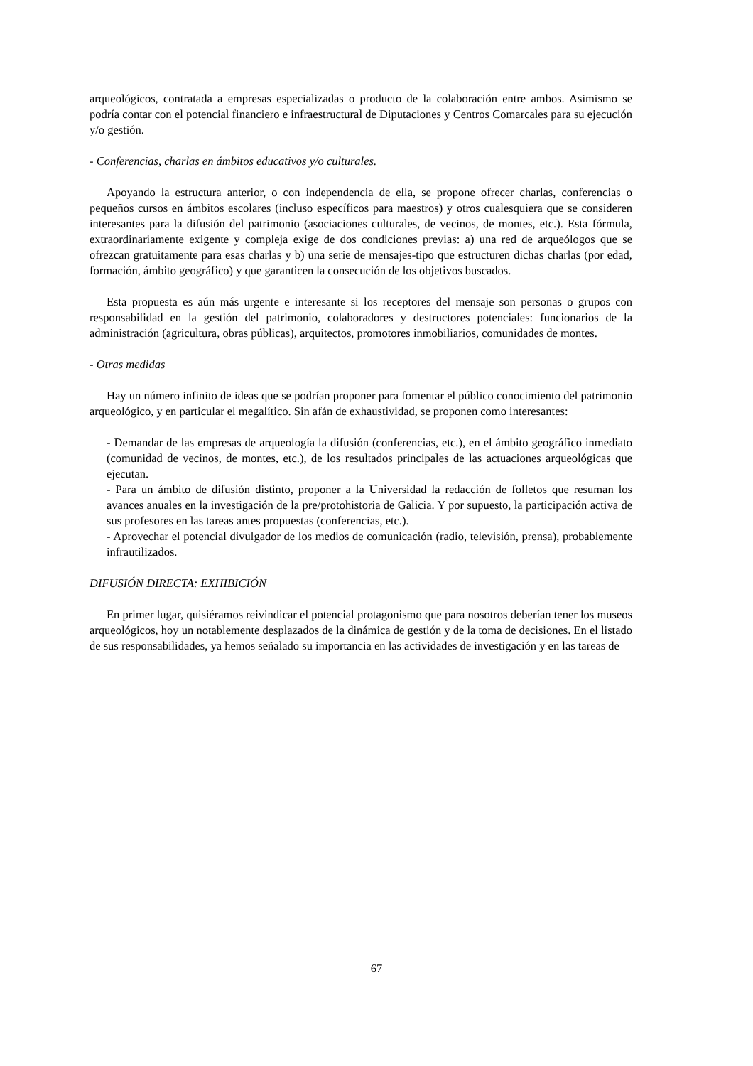arqueológicos, contratada a empresas especializadas o producto de la colaboración entre ambos. Asimismo se podría contar con el potencial financiero e infraestructural de Diputaciones y Centros Comarcales para su ejecución y/o gestión.
- Conferencias, charlas en ámbitos educativos y/o culturales.
Apoyando la estructura anterior, o con independencia de ella, se propone ofrecer charlas, conferencias o pequeños cursos en ámbitos escolares (incluso específicos para maestros) y otros cualesquiera que se consideren interesantes para la difusión del patrimonio (asociaciones culturales, de vecinos, de montes, etc.). Esta fórmula, extraordinariamente exigente y compleja exige de dos condiciones previas: a) una red de arqueólogos que se ofrezcan gratuitamente para esas charlas y b) una serie de mensajes-tipo que estructuren dichas charlas (por edad, formación, ámbito geográfico) y que garanticen la consecución de los objetivos buscados.
Esta propuesta es aún más urgente e interesante si los receptores del mensaje son personas o grupos con responsabilidad en la gestión del patrimonio, colaboradores y destructores potenciales: funcionarios de la administración (agricultura, obras públicas), arquitectos, promotores inmobiliarios, comunidades de montes.
- Otras medidas
Hay un número infinito de ideas que se podrían proponer para fomentar el público conocimiento del patrimonio arqueológico, y en particular el megalítico. Sin afán de exhaustividad, se proponen como interesantes:
- Demandar de las empresas de arqueología la difusión (conferencias, etc.), en el ámbito geográfico inmediato (comunidad de vecinos, de montes, etc.), de los resultados principales de las actuaciones arqueológicas que ejecutan.
- Para un ámbito de difusión distinto, proponer a la Universidad la redacción de folletos que resuman los avances anuales en la investigación de la pre/protohistoria de Galicia. Y por supuesto, la participación activa de sus profesores en las tareas antes propuestas (conferencias, etc.).
- Aprovechar el potencial divulgador de los medios de comunicación (radio, televisión, prensa), probablemente infrautilizados.
DIFUSIÓN DIRECTA: EXHIBICIÓN
En primer lugar, quisiéramos reivindicar el potencial protagonismo que para nosotros deberían tener los museos arqueológicos, hoy un notablemente desplazados de la dinámica de gestión y de la toma de decisiones. En el listado de sus responsabilidades, ya hemos señalado su importancia en las actividades de investigación y en las tareas de
67